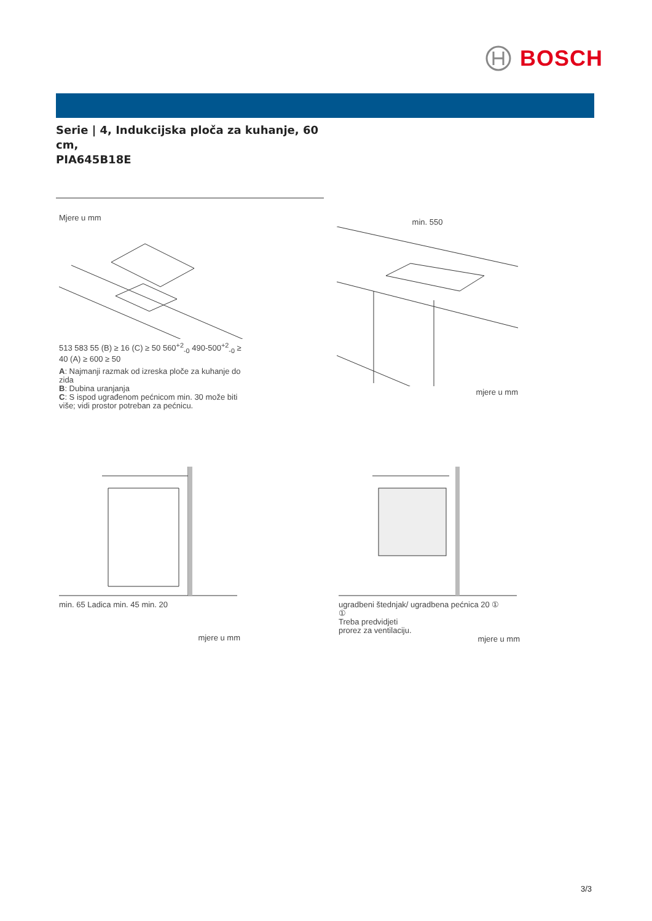BOSCH
Serie | 4, Indukcijska ploča za kuhanje, 60 cm,
PIA645B18E
Mjere u mm
513 583 55 (B) ≥ 16 (C) ≥ 50 560<sup>+2</sup><sub>-0</sub> 490-500<sup>+2</sup><sub>-0</sub> ≥ 40 (A) ≥ 600 ≥ 50
A: Najmanji razmak od izreska ploče za kuhanje do zida
B: Dubina uranjanja
C: S ispod ugrađenom pećnicom min. 30 može biti više; vidi prostor potreban za pećnicu.
min. 550
mjere u mm
min. 65 Ladica min. 45 min. 20
mjere u mm
ugradbeni štednjak/ ugradbena pećnica 20 ①
①
Treba predvidjeti
prorez za ventilaciju.
mjere u mm
3/3